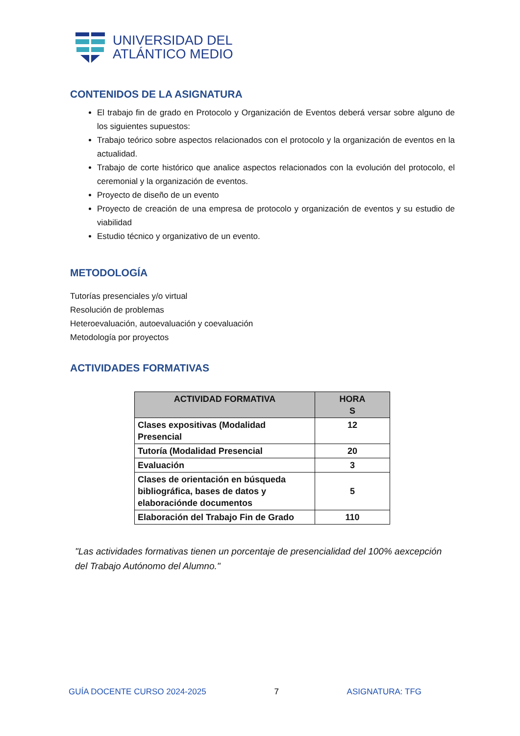UNIVERSIDAD DEL
ATLÁNTICO MEDIO
CONTENIDOS DE LA ASIGNATURA
El trabajo fin de grado en Protocolo y Organización de Eventos deberá versar sobre alguno de los siguientes supuestos:
Trabajo teórico sobre aspectos relacionados con el protocolo y la organización de eventos en la actualidad.
Trabajo de corte histórico que analice aspectos relacionados con la evolución del protocolo, el ceremonial y la organización de eventos.
Proyecto de diseño de un evento
Proyecto de creación de una empresa de protocolo y organización de eventos y su estudio de viabilidad
Estudio técnico y organizativo de un evento.
METODOLOGÍA
Tutorías presenciales y/o virtual
Resolución de problemas
Heteroevaluación, autoevaluación y coevaluación
Metodología por proyectos
ACTIVIDADES FORMATIVAS
| ACTIVIDAD FORMATIVA | HORA S |
| --- | --- |
| Clases expositivas (Modalidad Presencial | 12 |
| Tutoría (Modalidad Presencial | 20 |
| Evaluación | 3 |
| Clases de orientación en búsqueda bibliográfica, bases de datos y elaboraciónde documentos | 5 |
| Elaboración del Trabajo Fin de Grado | 110 |
"Las actividades formativas tienen un porcentaje de presencialidad del 100% aexcepción del Trabajo Autónomo del Alumno."
GUÍA DOCENTE CURSO 2024-2025 7 ASIGNATURA: TFG